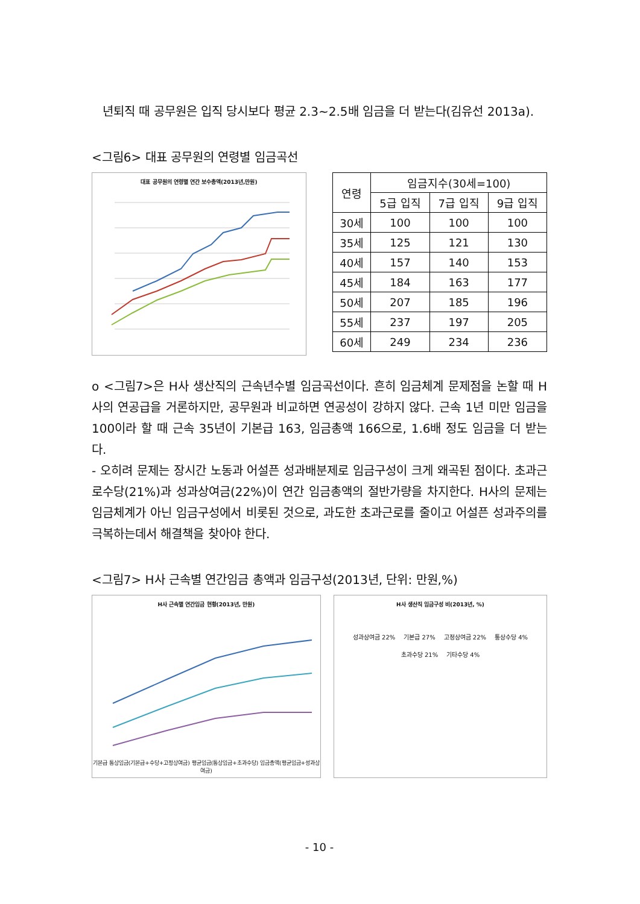년퇴직 때 공무원은 입직 당시보다 평균 2.3~2.5배 임금을 더 받는다(김유선 2013a).
<그림6> 대표 공무원의 연령별 임금곡선
대표 공무원의 연령별 연간 보수총액(2013년,만원)
| 연령 | 임금지수(30세=100) | | |
| --- | --- | --- | --- |
| | 5급 입직 | 7급 입직 | 9급 입직 |
| 30세 | 100 | 100 | 100 |
| 35세 | 125 | 121 | 130 |
| 40세 | 157 | 140 | 153 |
| 45세 | 184 | 163 | 177 |
| 50세 | 207 | 185 | 196 |
| 55세 | 237 | 197 | 205 |
| 60세 | 249 | 234 | 236 |
o <그림7>은 H사 생산직의 근속년수별 임금곡선이다. 흔히 임금체계 문제점을 논할 때 H사의 연공급을 거론하지만, 공무원과 비교하면 연공성이 강하지 않다. 근속 1년 미만 임금을 100이라 할 때 근속 35년이 기본급 163, 임금총액 166으로, 1.6배 정도 임금을 더 받는다.
- 오히려 문제는 장시간 노동과 어설픈 성과배분제로 임금구성이 크게 왜곡된 점이다. 초과근로수당(21%)과 성과상여금(22%)이 연간 임금총액의 절반가량을 차지한다. H사의 문제는 임금체계가 아닌 임금구성에서 비롯된 것으로, 과도한 초과근로를 줄이고 어설픈 성과주의를 극복하는데서 해결책을 찾아야 한다.
<그림7> H사 근속별 연간임금 총액과 임금구성(2013년, 단위: 만원,%)
H사 근속별 연간임금 현황(2013년, 만원)
기본급 통상임금(기본급+수당+고정상여금) 평균임금(통상임금+초과수당) 임금총액(평균임금+성과상여금)
H사 생산직 임금구성 비(2013년, %)
성과상여금 22% 기본급 27% 고정상여금 22% 통상수당 4% 초과수당 21% 기타수당 4%
- 10 -